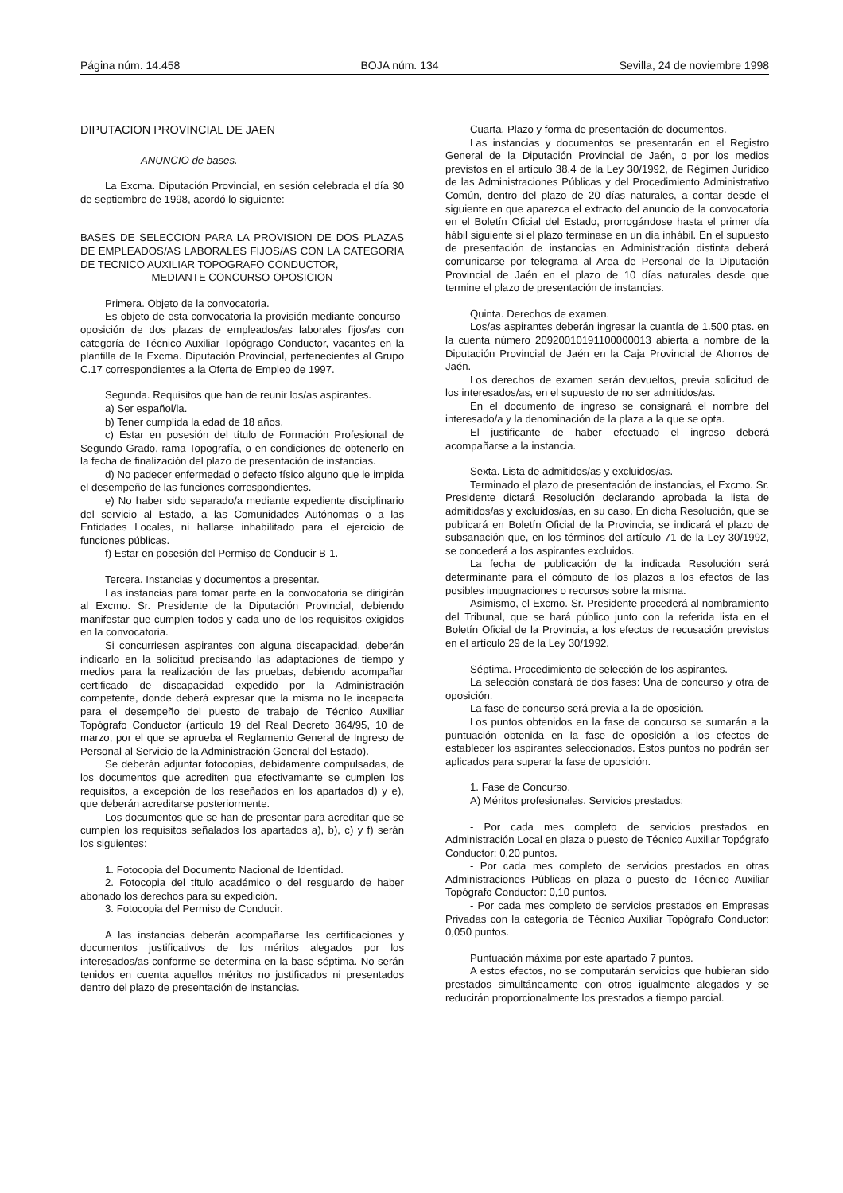Página núm. 14.458 BOJA núm. 134 Sevilla, 24 de noviembre 1998
DIPUTACION PROVINCIAL DE JAEN
ANUNCIO de bases.
La Excma. Diputación Provincial, en sesión celebrada el día 30 de septiembre de 1998, acordó lo siguiente:
BASES DE SELECCION PARA LA PROVISION DE DOS PLAZAS DE EMPLEADOS/AS LABORALES FIJOS/AS CON LA CATEGORIA DE TECNICO AUXILIAR TOPOGRAFO CONDUCTOR,
MEDIANTE CONCURSO-OPOSICION
Primera. Objeto de la convocatoria.
Es objeto de esta convocatoria la provisión mediante concurso-oposición de dos plazas de empleados/as laborales fijos/as con categoría de Técnico Auxiliar Topógrago Conductor, vacantes en la plantilla de la Excma. Diputación Provincial, pertenecientes al Grupo C.17 correspondientes a la Oferta de Empleo de 1997.
Segunda. Requisitos que han de reunir los/as aspirantes.
a) Ser español/la.
b) Tener cumplida la edad de 18 años.
c) Estar en posesión del título de Formación Profesional de Segundo Grado, rama Topografía, o en condiciones de obtenerlo en la fecha de finalización del plazo de presentación de instancias.
d) No padecer enfermedad o defecto físico alguno que le impida el desempeño de las funciones correspondientes.
e) No haber sido separado/a mediante expediente disciplinario del servicio al Estado, a las Comunidades Autónomas o a las Entidades Locales, ni hallarse inhabilitado para el ejercicio de funciones públicas.
f) Estar en posesión del Permiso de Conducir B-1.
Tercera. Instancias y documentos a presentar.
Las instancias para tomar parte en la convocatoria se dirigirán al Excmo. Sr. Presidente de la Diputación Provincial, debiendo manifestar que cumplen todos y cada uno de los requisitos exigidos en la convocatoria.
Si concurriesen aspirantes con alguna discapacidad, deberán indicarlo en la solicitud precisando las adaptaciones de tiempo y medios para la realización de las pruebas, debiendo acompañar certificado de discapacidad expedido por la Administración competente, donde deberá expresar que la misma no le incapacita para el desempeño del puesto de trabajo de Técnico Auxiliar Topógrafo Conductor (artículo 19 del Real Decreto 364/95, 10 de marzo, por el que se aprueba el Reglamento General de Ingreso de Personal al Servicio de la Administración General del Estado).
Se deberán adjuntar fotocopias, debidamente compulsadas, de los documentos que acrediten que efectivamante se cumplen los requisitos, a excepción de los reseñados en los apartados d) y e), que deberán acreditarse posteriormente.
Los documentos que se han de presentar para acreditar que se cumplen los requisitos señalados los apartados a), b), c) y f) serán los siguientes:
1. Fotocopia del Documento Nacional de Identidad.
2. Fotocopia del título académico o del resguardo de haber abonado los derechos para su expedición.
3. Fotocopia del Permiso de Conducir.
A las instancias deberán acompañarse las certificaciones y documentos justificativos de los méritos alegados por los interesados/as conforme se determina en la base séptima. No serán tenidos en cuenta aquellos méritos no justificados ni presentados dentro del plazo de presentación de instancias.
Cuarta. Plazo y forma de presentación de documentos.
Las instancias y documentos se presentarán en el Registro General de la Diputación Provincial de Jaén, o por los medios previstos en el artículo 38.4 de la Ley 30/1992, de Régimen Jurídico de las Administraciones Públicas y del Procedimiento Administrativo Común, dentro del plazo de 20 días naturales, a contar desde el siguiente en que aparezca el extracto del anuncio de la convocatoria en el Boletín Oficial del Estado, prorrogándose hasta el primer día hábil siguiente si el plazo terminase en un día inhábil. En el supuesto de presentación de instancias en Administración distinta deberá comunicarse por telegrama al Area de Personal de la Diputación Provincial de Jaén en el plazo de 10 días naturales desde que termine el plazo de presentación de instancias.
Quinta. Derechos de examen.
Los/as aspirantes deberán ingresar la cuantía de 1.500 ptas. en la cuenta número 20920010191100000013 abierta a nombre de la Diputación Provincial de Jaén en la Caja Provincial de Ahorros de Jaén.
Los derechos de examen serán devueltos, previa solicitud de los interesados/as, en el supuesto de no ser admitidos/as.
En el documento de ingreso se consignará el nombre del interesado/a y la denominación de la plaza a la que se opta.
El justificante de haber efectuado el ingreso deberá acompañarse a la instancia.
Sexta. Lista de admitidos/as y excluidos/as.
Terminado el plazo de presentación de instancias, el Excmo. Sr. Presidente dictará Resolución declarando aprobada la lista de admitidos/as y excluidos/as, en su caso. En dicha Resolución, que se publicará en Boletín Oficial de la Provincia, se indicará el plazo de subsanación que, en los términos del artículo 71 de la Ley 30/1992, se concederá a los aspirantes excluidos.
La fecha de publicación de la indicada Resolución será determinante para el cómputo de los plazos a los efectos de las posibles impugnaciones o recursos sobre la misma.
Asimismo, el Excmo. Sr. Presidente procederá al nombramiento del Tribunal, que se hará público junto con la referida lista en el Boletín Oficial de la Provincia, a los efectos de recusación previstos en el artículo 29 de la Ley 30/1992.
Séptima. Procedimiento de selección de los aspirantes.
La selección constará de dos fases: Una de concurso y otra de oposición.
La fase de concurso será previa a la de oposición.
Los puntos obtenidos en la fase de concurso se sumarán a la puntuación obtenida en la fase de oposición a los efectos de establecer los aspirantes seleccionados. Estos puntos no podrán ser aplicados para superar la fase de oposición.
1. Fase de Concurso.
A) Méritos profesionales. Servicios prestados:
- Por cada mes completo de servicios prestados en Administración Local en plaza o puesto de Técnico Auxiliar Topógrafo Conductor: 0,20 puntos.
- Por cada mes completo de servicios prestados en otras Administraciones Públicas en plaza o puesto de Técnico Auxiliar Topógrafo Conductor: 0,10 puntos.
- Por cada mes completo de servicios prestados en Empresas Privadas con la categoría de Técnico Auxiliar Topógrafo Conductor: 0,050 puntos.
Puntuación máxima por este apartado 7 puntos.
A estos efectos, no se computarán servicios que hubieran sido prestados simultáneamente con otros igualmente alegados y se reducirán proporcionalmente los prestados a tiempo parcial.